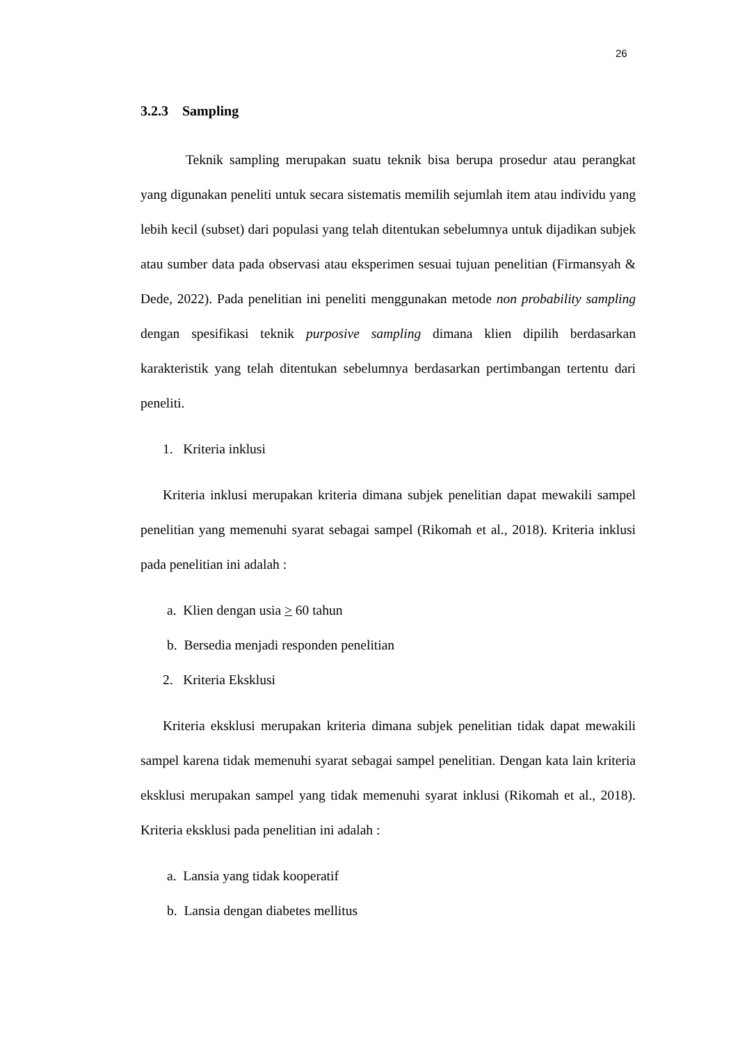26
3.2.3 Sampling
Teknik sampling merupakan suatu teknik bisa berupa prosedur atau perangkat yang digunakan peneliti untuk secara sistematis memilih sejumlah item atau individu yang lebih kecil (subset) dari populasi yang telah ditentukan sebelumnya untuk dijadikan subjek atau sumber data pada observasi atau eksperimen sesuai tujuan penelitian (Firmansyah & Dede, 2022). Pada penelitian ini peneliti menggunakan metode non probability sampling dengan spesifikasi teknik purposive sampling dimana klien dipilih berdasarkan karakteristik yang telah ditentukan sebelumnya berdasarkan pertimbangan tertentu dari peneliti.
1. Kriteria inklusi
Kriteria inklusi merupakan kriteria dimana subjek penelitian dapat mewakili sampel penelitian yang memenuhi syarat sebagai sampel (Rikomah et al., 2018). Kriteria inklusi pada penelitian ini adalah :
a. Klien dengan usia > 60 tahun
b. Bersedia menjadi responden penelitian
2. Kriteria Eksklusi
Kriteria eksklusi merupakan kriteria dimana subjek penelitian tidak dapat mewakili sampel karena tidak memenuhi syarat sebagai sampel penelitian. Dengan kata lain kriteria eksklusi merupakan sampel yang tidak memenuhi syarat inklusi (Rikomah et al., 2018). Kriteria eksklusi pada penelitian ini adalah :
a. Lansia yang tidak kooperatif
b. Lansia dengan diabetes mellitus